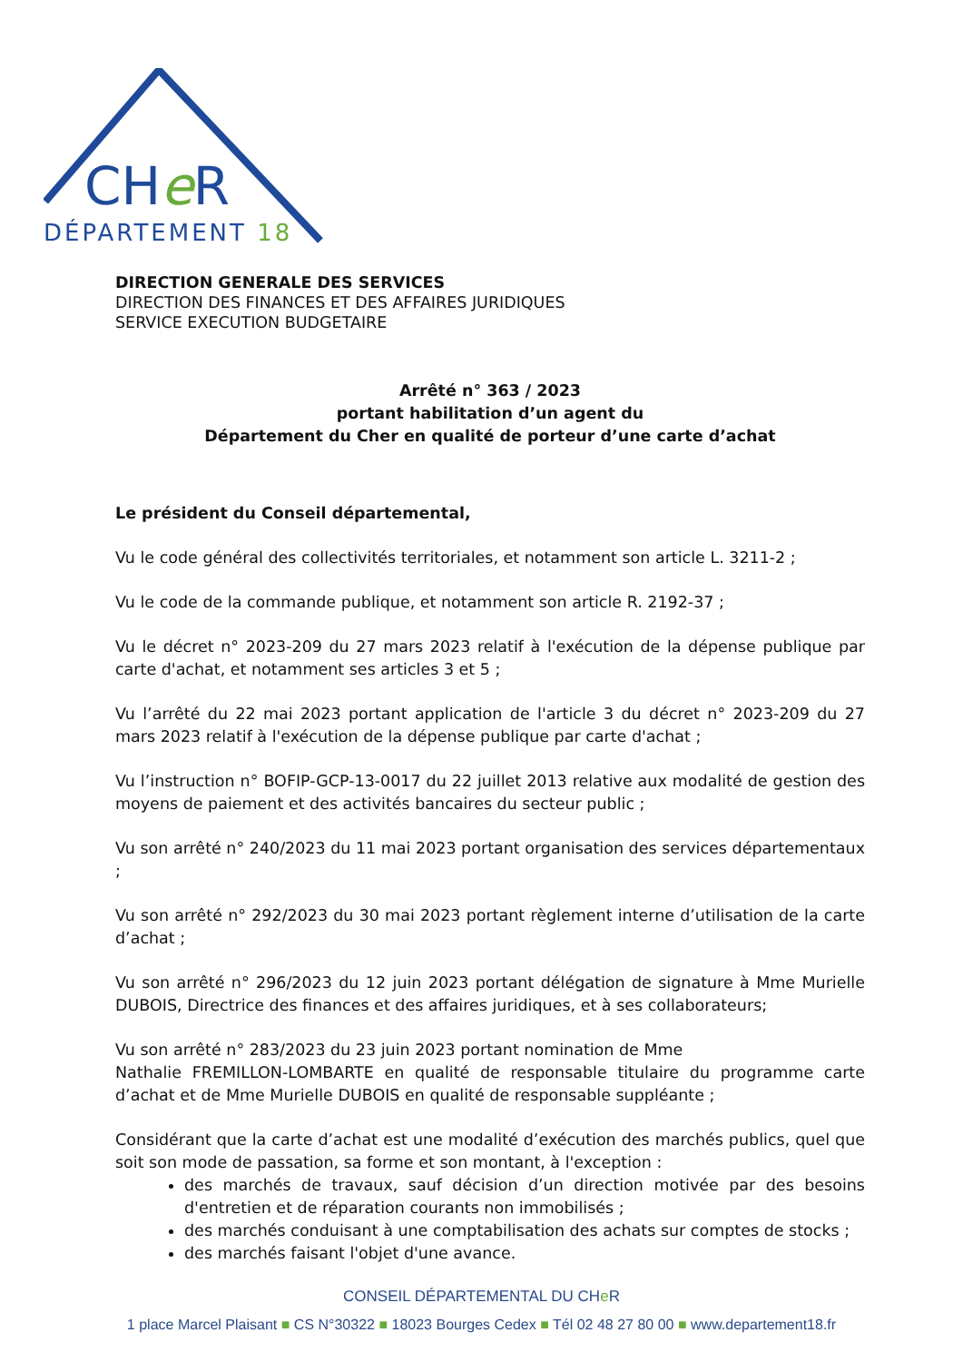CHeR
DÉPARTEMENT 18
DIRECTION GENERALE DES SERVICES
DIRECTION DES FINANCES ET DES AFFAIRES JURIDIQUES
SERVICE EXECUTION BUDGETAIRE
Arrêté n° 363 / 2023
portant habilitation d’un agent du
Département du Cher en qualité de porteur d’une carte d’achat
Le président du Conseil départemental,
Vu le code général des collectivités territoriales, et notamment son article L. 3211-2 ;
Vu le code de la commande publique, et notamment son article R. 2192-37 ;
Vu le décret n° 2023-209 du 27 mars 2023 relatif à l'exécution de la dépense publique par carte d'achat, et notamment ses articles 3 et 5 ;
Vu l’arrêté du 22 mai 2023 portant application de l'article 3 du décret n° 2023-209 du 27 mars 2023 relatif à l'exécution de la dépense publique par carte d'achat ;
Vu l’instruction n° BOFIP-GCP-13-0017 du 22 juillet 2013 relative aux modalité de gestion des moyens de paiement et des activités bancaires du secteur public ;
Vu son arrêté n° 240/2023 du 11 mai 2023 portant organisation des services départementaux ;
Vu son arrêté n° 292/2023 du 30 mai 2023 portant règlement interne d’utilisation de la carte d’achat ;
Vu son arrêté n° 296/2023 du 12 juin 2023 portant délégation de signature à Mme Murielle DUBOIS, Directrice des finances et des affaires juridiques, et à ses collaborateurs;
Vu son arrêté n° 283/2023 du 23 juin 2023 portant nomination de Mme
Nathalie FREMILLON-LOMBARTE en qualité de responsable titulaire du programme carte d’achat et de Mme Murielle DUBOIS en qualité de responsable suppléante ;
Considérant que la carte d’achat est une modalité d’exécution des marchés publics, quel que soit son mode de passation, sa forme et son montant, à l'exception :
des marchés de travaux, sauf décision d’un direction motivée par des besoins d'entretien et de réparation courants non immobilisés ;
des marchés conduisant à une comptabilisation des achats sur comptes de stocks ;
des marchés faisant l'objet d'une avance.
CONSEIL DÉPARTEMENTAL DU CHe R
1 place Marcel Plaisant ■ CS N°30322 ■ 18023 Bourges Cedex ■ Tél 02 48 27 80 00 ■ www.departement18.fr